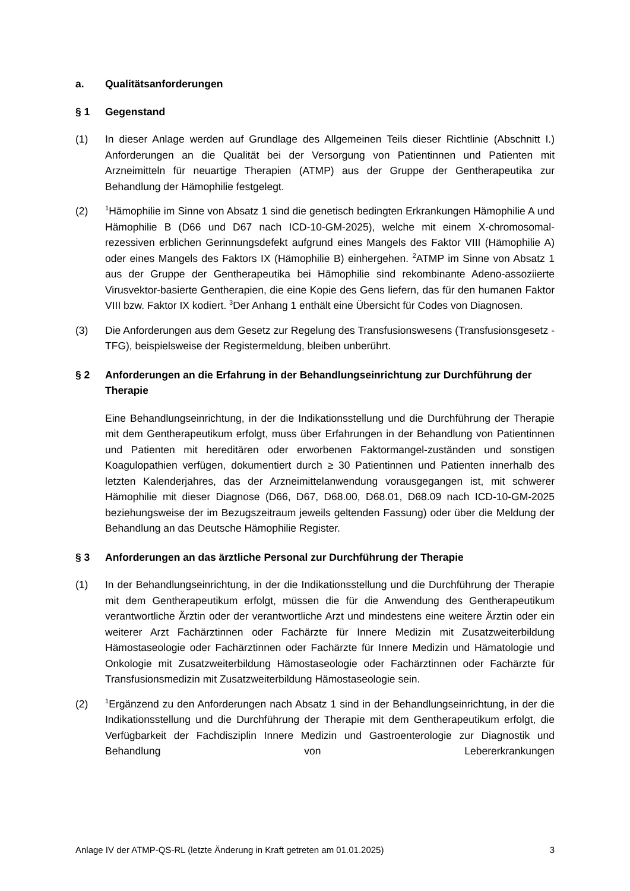a. Qualitätsanforderungen
§ 1 Gegenstand
(1) In dieser Anlage werden auf Grundlage des Allgemeinen Teils dieser Richtlinie (Abschnitt I.) Anforderungen an die Qualität bei der Versorgung von Patientinnen und Patienten mit Arzneimitteln für neuartige Therapien (ATMP) aus der Gruppe der Gentherapeutika zur Behandlung der Hämophilie festgelegt.
(2)
<sup>1</sup>Hämophilie im Sinne von Absatz 1 sind die genetisch bedingten Erkrankungen Hämophilie A und Hämophilie B (D66 und D67 nach ICD-10-GM-2025), welche mit einem X-chromosomal-rezessiven erblichen Gerinnungsdefekt aufgrund eines Mangels des Faktor VIII (Hämophilie A) oder eines Mangels des Faktors IX (Hämophilie B) einhergehen. <sup>2</sup>ATMP im Sinne von Absatz 1 aus der Gruppe der Gentherapeutika bei Hämophilie sind rekombinante Adeno-assoziierte Virusvektor-basierte Gentherapien, die eine Kopie des Gens liefern, das für den humanen Faktor VIII bzw. Faktor IX kodiert. <sup>3</sup>Der Anhang 1 enthält eine Übersicht für Codes von Diagnosen.
(3) Die Anforderungen aus dem Gesetz zur Regelung des Transfusionswesens (Transfusionsgesetz - TFG), beispielsweise der Registermeldung, bleiben unberührt.
§ 2 Anforderungen an die Erfahrung in der Behandlungseinrichtung zur Durchführung der Therapie
Eine Behandlungseinrichtung, in der die Indikationsstellung und die Durchführung der Therapie mit dem Gentherapeutikum erfolgt, muss über Erfahrungen in der Behandlung von Patientinnen und Patienten mit hereditären oder erworbenen Faktormangel-zuständen und sonstigen Koagulopathien verfügen, dokumentiert durch ≥ 30 Patientinnen und Patienten innerhalb des letzten Kalenderjahres, das der Arzneimittelanwendung vorausgegangen ist, mit schwerer Hämophilie mit dieser Diagnose (D66, D67, D68.00, D68.01, D68.09 nach ICD-10-GM-2025 beziehungsweise der im Bezugszeitraum jeweils geltenden Fassung) oder über die Meldung der Behandlung an das Deutsche Hämophilie Register.
§ 3 Anforderungen an das ärztliche Personal zur Durchführung der Therapie
(1) In der Behandlungseinrichtung, in der die Indikationsstellung und die Durchführung der Therapie mit dem Gentherapeutikum erfolgt, müssen die für die Anwendung des Gentherapeutikum verantwortliche Ärztin oder der verantwortliche Arzt und mindestens eine weitere Ärztin oder ein weiterer Arzt Fachärztinnen oder Fachärzte für Innere Medizin mit Zusatzweiterbildung Hämostaseologie oder Fachärztinnen oder Fachärzte für Innere Medizin und Hämatologie und Onkologie mit Zusatzweiterbildung Hämostaseologie oder Fachärztinnen oder Fachärzte für Transfusionsmedizin mit Zusatzweiterbildung Hämostaseologie sein.
(2)
<sup>1</sup> Ergänzend zu den Anforderungen nach Absatz 1 sind in der Behandlungseinrichtung, in der die Indikationsstellung und die Durchführung der Therapie mit dem Gentherapeutikum erfolgt, die Verfügbarkeit der Fachdisziplin Innere Medizin und Gastroenterologie zur Diagnostik und Behandlung von Lebererkrankungen
Anlage IV der ATMP-QS-RL (letzte Änderung in Kraft getreten am 01.01.2025) 3